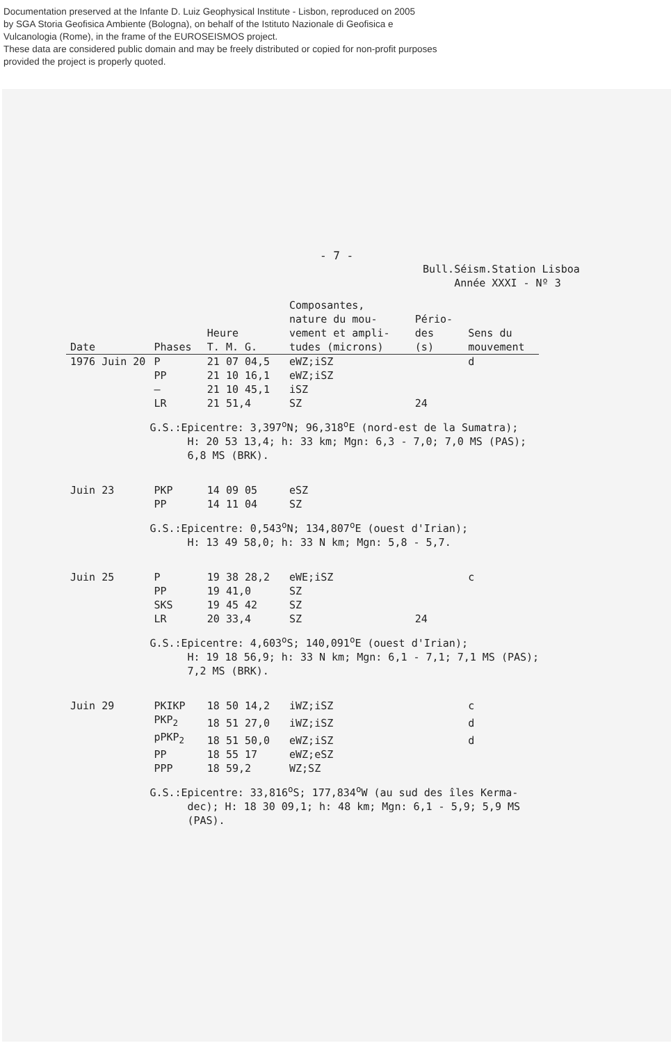Documentation preserved at the Infante D. Luiz Geophysical Institute - Lisbon, reproduced on 2005
by SGA Storia Geofisica Ambiente (Bologna), on behalf of the Istituto Nazionale di Geofisica e
Vulcanologia (Rome), in the frame of the EUROSEISMOS project.
These data are considered public domain and may be freely distributed or copied for non-profit purposes
provided the project is properly quoted.
- 7 -
Bull.Séism.Station Lisboa
Année XXXI - Nº 3
| Date | Phases | Heure T. M. G. | Composantes, nature du mou- vement et ampli- tudes (microns) | Pério- des (s) | Sens du mouvement |
| --- | --- | --- | --- | --- | --- |
| 1976 Juin 20 | P | 21 07 04,5 | eWZ;iSZ | | d |
| | PP | 21 10 16,1 | eWZ;iSZ | | |
| | – | 21 10 45,1 | iSZ | | |
| | LR | 21 51,4 | SZ | 24 | |
| | G.S.:Epicentre: 3,397<sup>o</sup>N; 96,318<sup>o</sup>E (nord-est de la Sumatra); H: 20 53 13,4; h: 33 km; Mgn: 6,3 - 7,0; 7,0 MS (PAS); 6,8 MS (BRK). | | | | |
| Juin 23 | PKP | 14 09 05 | eSZ | | |
| | PP | 14 11 04 | SZ | | |
| | G.S.:Epicentre: 0,543<sup>o</sup>N; 134,807<sup>o</sup>E (ouest d'Irian); H: 13 49 58,0; h: 33 N km; Mgn: 5,8 - 5,7. | | | | |
| Juin 25 | P | 19 38 28,2 | eWE;iSZ | | c |
| | PP | 19 41,0 | SZ | | |
| | SKS | 19 45 42 | SZ | | |
| | LR | 20 33,4 | SZ | 24 | |
| | G.S.:Epicentre: 4,603<sup>o</sup>S; 140,091<sup>o</sup>E (ouest d'Irian); H: 19 18 56,9; h: 33 N km; Mgn: 6,1 - 7,1; 7,1 MS (PAS); 7,2 MS (BRK). | | | | |
| Juin 29 | PKIKP | 18 50 14,2 | iWZ;iSZ | | c |
| | PKP<sub>2</sub> | 18 51 27,0 | iWZ;iSZ | | d |
| | pPKP<sub>2</sub> | 18 51 50,0 | eWZ;iSZ | | d |
| | PP | 18 55 17 | eWZ;eSZ | | |
| | PPP | 18 59,2 | WZ;SZ | | |
| | G.S.:Epicentre: 33,816<sup>o</sup>S; 177,834<sup>o</sup>W (au sud des îles Kerma- dec); H: 18 30 09,1; h: 48 km; Mgn: 6,1 - 5,9; 5,9 MS (PAS). | | | | |